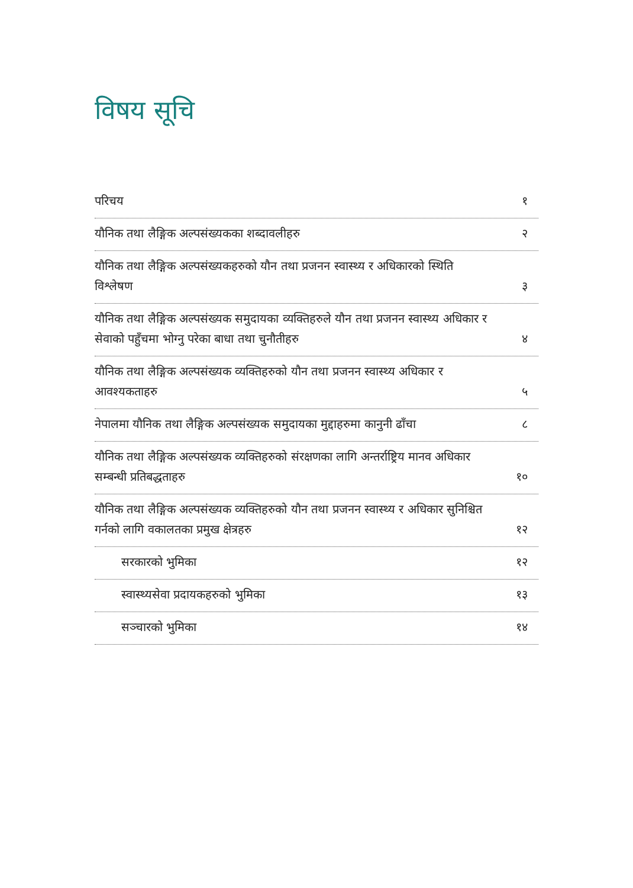विषय सूचि
परिचय १
यौनिक तथा लैङ्गिक अल्पसंख्यकका शब्दावलीहरु २
यौनिक तथा लैङ्गिक अल्पसंख्यकहरुको यौन तथा प्रजनन स्वास्थ्य र अधिकारको स्थिति विश्लेषण ३
यौनिक तथा लैङ्गिक अल्पसंख्यक समुदायका व्यक्तिहरुले यौन तथा प्रजनन स्वास्थ्य अधिकार र सेवाको पहुँचमा भोग्नु परेका बाधा तथा चुनौतीहरु ४
यौनिक तथा लैङ्गिक अल्पसंख्यक व्यक्तिहरुको यौन तथा प्रजनन स्वास्थ्य अधिकार र आवश्यकताहरु ५
नेपालमा यौनिक तथा लैङ्गिक अल्पसंख्यक समुदायका मुद्दाहरुमा कानुनी ढाँचा ८
यौनिक तथा लैङ्गिक अल्पसंख्यक व्यक्तिहरुको संरक्षणका लागि अन्तर्राष्ट्रिय मानव अधिकार सम्बन्धी प्रतिबद्धताहरु १०
यौनिक तथा लैङ्गिक अल्पसंख्यक व्यक्तिहरुको यौन तथा प्रजनन स्वास्थ्य र अधिकार सुनिश्चित गर्नको लागि वकालतका प्रमुख क्षेत्रहरु १२
सरकारको भुमिका १२
स्वास्थ्यसेवा प्रदायकहरुको भुमिका १३
सञ्चारको भुमिका १४